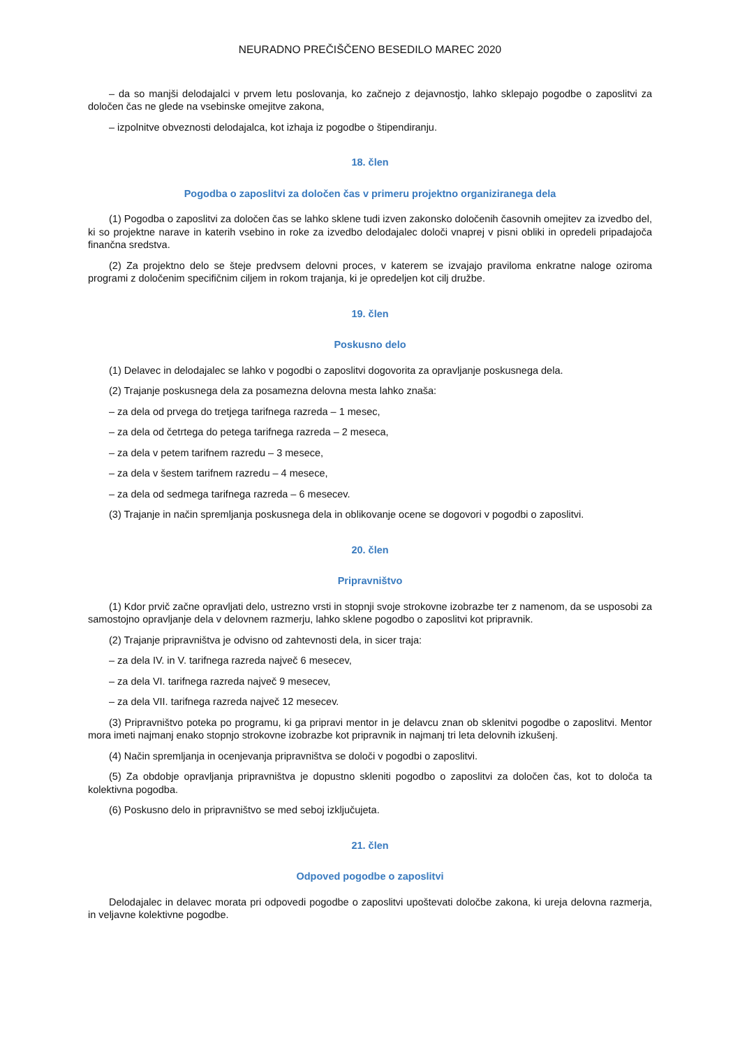NEURADNO PREČIŠČENO BESEDILO MAREC 2020
– da so manjši delodajalci v prvem letu poslovanja, ko začnejo z dejavnostjo, lahko sklepajo pogodbe o zaposlitvi za določen čas ne glede na vsebinske omejitve zakona,
– izpolnitve obveznosti delodajalca, kot izhaja iz pogodbe o štipendiranju.
18. člen
Pogodba o zaposlitvi za določen čas v primeru projektno organiziranega dela
(1) Pogodba o zaposlitvi za določen čas se lahko sklene tudi izven zakonsko določenih časovnih omejitev za izvedbo del, ki so projektne narave in katerih vsebino in roke za izvedbo delodajalec določi vnaprej v pisni obliki in opredeli pripadajoča finančna sredstva.
(2) Za projektno delo se šteje predvsem delovni proces, v katerem se izvajajo praviloma enkratne naloge oziroma programi z določenim specifičnim ciljem in rokom trajanja, ki je opredeljen kot cilj družbe.
19. člen
Poskusno delo
(1) Delavec in delodajalec se lahko v pogodbi o zaposlitvi dogovorita za opravljanje poskusnega dela.
(2) Trajanje poskusnega dela za posamezna delovna mesta lahko znaša:
– za dela od prvega do tretjega tarifnega razreda – 1 mesec,
– za dela od četrtega do petega tarifnega razreda – 2 meseca,
– za dela v petem tarifnem razredu – 3 mesece,
– za dela v šestem tarifnem razredu – 4 mesece,
– za dela od sedmega tarifnega razreda – 6 mesecev.
(3) Trajanje in način spremljanja poskusnega dela in oblikovanje ocene se dogovori v pogodbi o zaposlitvi.
20. člen
Pripravništvo
(1) Kdor prvič začne opravljati delo, ustrezno vrsti in stopnji svoje strokovne izobrazbe ter z namenom, da se usposobi za samostojno opravljanje dela v delovnem razmerju, lahko sklene pogodbo o zaposlitvi kot pripravnik.
(2) Trajanje pripravništva je odvisno od zahtevnosti dela, in sicer traja:
– za dela IV. in V. tarifnega razreda največ 6 mesecev,
– za dela VI. tarifnega razreda največ 9 mesecev,
– za dela VII. tarifnega razreda največ 12 mesecev.
(3) Pripravništvo poteka po programu, ki ga pripravi mentor in je delavcu znan ob sklenitvi pogodbe o zaposlitvi. Mentor mora imeti najmanj enako stopnjo strokovne izobrazbe kot pripravnik in najmanj tri leta delovnih izkušenj.
(4) Način spremljanja in ocenjevanja pripravništva se določi v pogodbi o zaposlitvi.
(5) Za obdobje opravljanja pripravništva je dopustno skleniti pogodbo o zaposlitvi za določen čas, kot to določa ta kolektivna pogodba.
(6) Poskusno delo in pripravništvo se med seboj izključujeta.
21. člen
Odpoved pogodbe o zaposlitvi
Delodajalec in delavec morata pri odpovedi pogodbe o zaposlitvi upoštevati določbe zakona, ki ureja delovna razmerja, in veljavne kolektivne pogodbe.